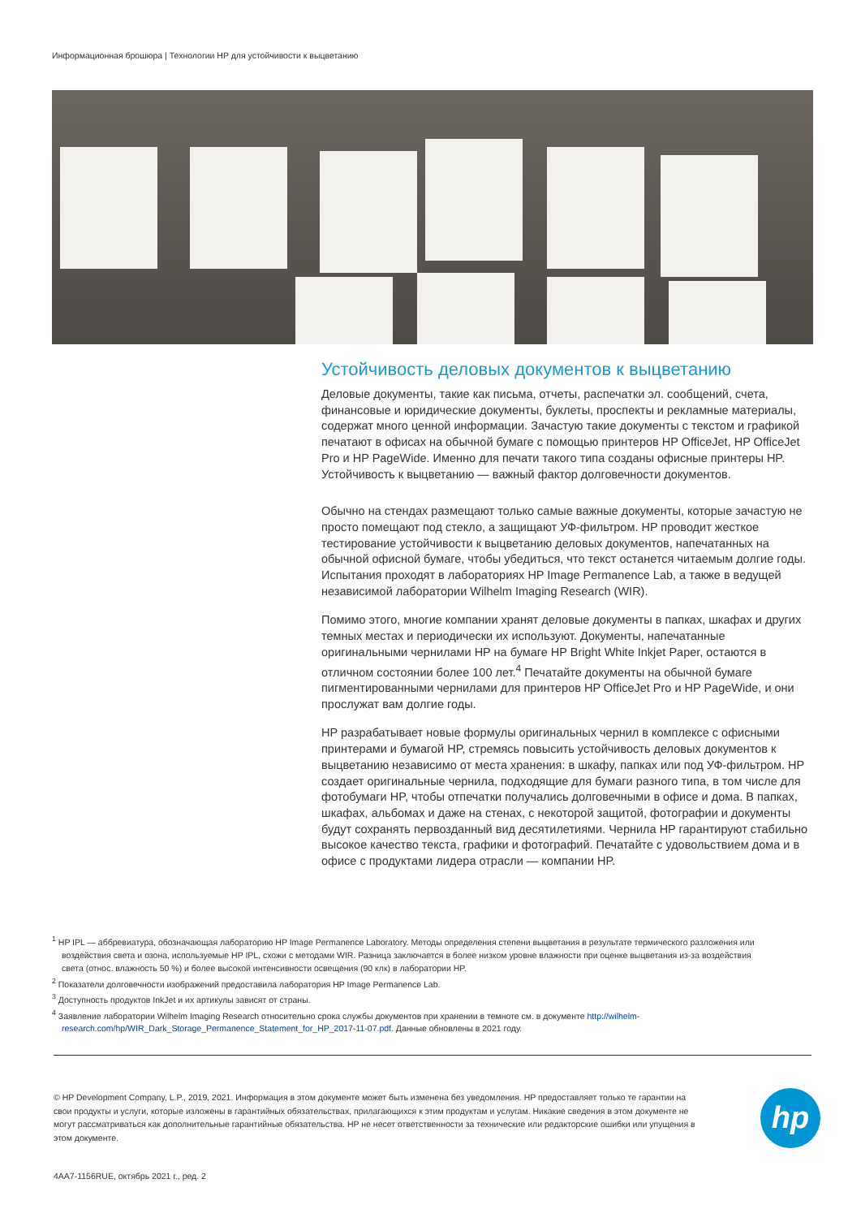Информационная брошюра | Технологии HP для устойчивости к выцветанию
Устойчивость деловых документов к выцветанию
Деловые документы, такие как письма, отчеты, распечатки эл. сообщений, счета, финансовые и юридические документы, буклеты, проспекты и рекламные материалы, содержат много ценной информации. Зачастую такие документы с текстом и графикой печатают в офисах на обычной бумаге с помощью принтеров HP OfficeJet, HP OfficeJet Pro и HP PageWide. Именно для печати такого типа созданы офисные принтеры HP. Устойчивость к выцветанию — важный фактор долговечности документов.
Обычно на стендах размещают только самые важные документы, которые зачастую не просто помещают под стекло, а защищают УФ-фильтром. HP проводит жесткое тестирование устойчивости к выцветанию деловых документов, напечатанных на обычной офисной бумаге, чтобы убедиться, что текст останется читаемым долгие годы. Испытания проходят в лабораториях HP Image Permanence Lab, а также в ведущей независимой лаборатории Wilhelm Imaging Research (WIR).
Помимо этого, многие компании хранят деловые документы в папках, шкафах и других темных местах и периодически их используют. Документы, напечатанные оригинальными чернилами HP на бумаге HP Bright White Inkjet Paper, остаются в отличном состоянии более 100 лет.<sup>4</sup> Печатайте документы на обычной бумаге пигментированными чернилами для принтеров HP OfficeJet Pro и HP PageWide, и они прослужат вам долгие годы.
HP разрабатывает новые формулы оригинальных чернил в комплексе с офисными принтерами и бумагой HP, стремясь повысить устойчивость деловых документов к выцветанию независимо от места хранения: в шкафу, папках или под УФ-фильтром. HP создает оригинальные чернила, подходящие для бумаги разного типа, в том числе для фотобумаги HP, чтобы отпечатки получались долговечными в офисе и дома. В папках, шкафах, альбомах и даже на стенах, с некоторой защитой, фотографии и документы будут сохранять первозданный вид десятилетиями. Чернила HP гарантируют стабильно высокое качество текста, графики и фотографий. Печатайте с удовольствием дома и в офисе с продуктами лидера отрасли — компании HP.
<sup>1</sup> HP IPL — аббревиатура, обозначающая лабораторию HP Image Permanence Laboratory. Методы определения степени выцветания в результате термического разложения или воздействия света и озона, используемые HP IPL, схожи с методами WIR. Разница заключается в более низком уровне влажности при оценке выцветания из-за воздействия света (относ. влажность 50 %) и более высокой интенсивности освещения (90 клк) в лаборатории HP.
<sup>2</sup> Показатели долговечности изображений предоставила лаборатория HP Image Permanence Lab.
<sup>3</sup> Доступность продуктов InkJet и их артикулы зависят от страны.
<sup>4</sup> Заявление лаборатории Wilhelm Imaging Research относительно срока службы документов при хранении в темноте см. в документе http://wilhelm-research.com/hp/WIR_Dark_Storage_Permanence_Statement_for_HP_2017-11-07.pdf. Данные обновлены в 2021 году.
© HP Development Company, L.P., 2019, 2021. Информация в этом документе может быть изменена без уведомления. HP предоставляет только те гарантии на свои продукты и услуги, которые изложены в гарантийных обязательствах, прилагающихся к этим продуктам и услугам. Никакие сведения в этом документе не могут рассматриваться как дополнительные гарантийные обязательства. HP не несет ответственности за технические или редакторские ошибки или упущения в этом документе.
hp
4AA7-1156RUE, октябрь 2021 г., ред. 2